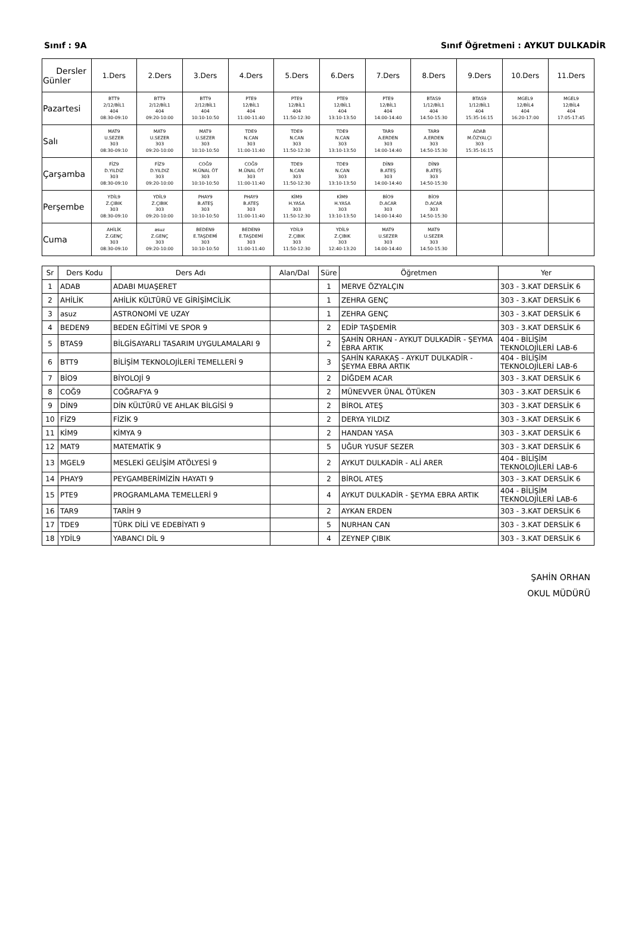Sınıf : 9A Sınıf Öğretmeni : AYKUT DULKADİR
| Dersler Günler | 1.Ders | 2.Ders | 3.Ders | 4.Ders | 5.Ders | 6.Ders | 7.Ders | 8.Ders | 9.Ders | 10.Ders | 11.Ders |
| --- | --- | --- | --- | --- | --- | --- | --- | --- | --- | --- | --- |
| Pazartesi | BTT9 2/12/BİL1 404 08:30-09:10 | BTT9 2/12/BİL1 404 09:20-10:00 | BTT9 2/12/BİL1 404 10:10-10:50 | PTE9 12/BİL1 404 11:00-11:40 | PTE9 12/BİL1 404 11:50-12:30 | PTE9 12/BİL1 404 13:10-13:50 | PTE9 12/BİL1 404 14:00-14:40 | BTAS9 1/12/BİL1 404 14:50-15:30 | BTAS9 1/12/BİL1 404 15:35-16:15 | MGEL9 12/BİL4 404 16:20-17:00 | MGEL9 12/BİL4 404 17:05-17:45 |
| Salı | MAT9 U.SEZER 303 08:30-09:10 | MAT9 U.SEZER 303 09:20-10:00 | MAT9 U.SEZER 303 10:10-10:50 | TDE9 N.CAN 303 11:00-11:40 | TDE9 N.CAN 303 11:50-12:30 | TDE9 N.CAN 303 13:10-13:50 | TAR9 A.ERDEN 303 14:00-14:40 | TAR9 A.ERDEN 303 14:50-15:30 | ADAB M.ÖZYALÇI 303 15:35-16:15 | | |
| Çarşamba | FİZ9 D.YILDIZ 303 08:30-09:10 | FİZ9 D.YILDIZ 303 09:20-10:00 | COĞ9 M.ÜNAL ÖT 303 10:10-10:50 | COĞ9 M.ÜNAL ÖT 303 11:00-11:40 | TDE9 N.CAN 303 11:50-12:30 | TDE9 N.CAN 303 13:10-13:50 | DİN9 B.ATEŞ 303 14:00-14:40 | DİN9 B.ATEŞ 303 14:50-15:30 | | | |
| Perşembe | YDİL9 Z.ÇIBIK 303 08:30-09:10 | YDİL9 Z.ÇIBIK 303 09:20-10:00 | PHAY9 B.ATEŞ 303 10:10-10:50 | PHAY9 B.ATEŞ 303 11:00-11:40 | KİM9 H.YASA 303 11:50-12:30 | KİM9 H.YASA 303 13:10-13:50 | BİO9 D.ACAR 303 14:00-14:40 | BİO9 D.ACAR 303 14:50-15:30 | | | |
| Cuma | AHİLİK Z.GENÇ 303 08:30-09:10 | asuz Z.GENÇ 303 09:20-10:00 | BEDEN9 E.TAŞDEMİ 303 10:10-10:50 | BEDEN9 E.TAŞDEMİ 303 11:00-11:40 | YDİL9 Z.ÇIBIK 303 11:50-12:30 | YDİL9 Z.ÇIBIK 303 12:40-13:20 | MAT9 U.SEZER 303 14:00-14:40 | MAT9 U.SEZER 303 14:50-15:30 | | | |
| Sr | Ders Kodu | Ders Adı | Alan/Dal | Süre | Öğretmen | Yer |
| --- | --- | --- | --- | --- | --- | --- |
| 1 | ADAB | ADABI MUAŞERET | | 1 | MERVE ÖZYALÇIN | 303 - 3.KAT DERSLİK 6 |
| 2 | AHİLİK | AHİLİK KÜLTÜRÜ VE GİRİŞİMCİLİK | | 1 | ZEHRA GENÇ | 303 - 3.KAT DERSLİK 6 |
| 3 | asuz | ASTRONOMİ VE UZAY | | 1 | ZEHRA GENÇ | 303 - 3.KAT DERSLİK 6 |
| 4 | BEDEN9 | BEDEN EĞİTİMİ VE SPOR 9 | | 2 | EDİP TAŞDEMİR | 303 - 3.KAT DERSLİK 6 |
| 5 | BTAS9 | BİLGİSAYARLI TASARIM UYGULAMALARI 9 | | 2 | ŞAHİN ORHAN - AYKUT DULKADİR - ŞEYMA EBRA ARTIK | 404 - BİLİŞİM TEKNOLOJİLERİ LAB-6 |
| 6 | BTT9 | BİLİŞİM TEKNOLOJİLERİ TEMELLERİ 9 | | 3 | ŞAHİN KARAKAŞ - AYKUT DULKADİR - ŞEYMA EBRA ARTIK | 404 - BİLİŞİM TEKNOLOJİLERİ LAB-6 |
| 7 | BİO9 | BİYOLOJİ 9 | | 2 | DİĞDEM ACAR | 303 - 3.KAT DERSLİK 6 |
| 8 | COĞ9 | COĞRAFYA 9 | | 2 | MÜNEVVER ÜNAL ÖTÜKEN | 303 - 3.KAT DERSLİK 6 |
| 9 | DİN9 | DİN KÜLTÜRÜ VE AHLAK BİLGİSİ 9 | | 2 | BİROL ATEŞ | 303 - 3.KAT DERSLİK 6 |
| 10 | FİZ9 | FİZİK 9 | | 2 | DERYA YILDIZ | 303 - 3.KAT DERSLİK 6 |
| 11 | KİM9 | KİMYA 9 | | 2 | HANDAN YASA | 303 - 3.KAT DERSLİK 6 |
| 12 | MAT9 | MATEMATİK 9 | | 5 | UĞUR YUSUF SEZER | 303 - 3.KAT DERSLİK 6 |
| 13 | MGEL9 | MESLEKİ GELİŞİM ATÖLYESİ 9 | | 2 | AYKUT DULKADİR - ALİ ARER | 404 - BİLİŞİM TEKNOLOJİLERİ LAB-6 |
| 14 | PHAY9 | PEYGAMBERİMİZİN HAYATI 9 | | 2 | BİROL ATEŞ | 303 - 3.KAT DERSLİK 6 |
| 15 | PTE9 | PROGRAMLAMA TEMELLERİ 9 | | 4 | AYKUT DULKADİR - ŞEYMA EBRA ARTIK | 404 - BİLİŞİM TEKNOLOJİLERİ LAB-6 |
| 16 | TAR9 | TARİH 9 | | 2 | AYKAN ERDEN | 303 - 3.KAT DERSLİK 6 |
| 17 | TDE9 | TÜRK DİLİ VE EDEBİYATI 9 | | 5 | NURHAN CAN | 303 - 3.KAT DERSLİK 6 |
| 18 | YDİL9 | YABANCI DİL 9 | | 4 | ZEYNEP ÇIBIK | 303 - 3.KAT DERSLİK 6 |
ŞAHİN ORHAN
OKUL MÜDÜRÜ